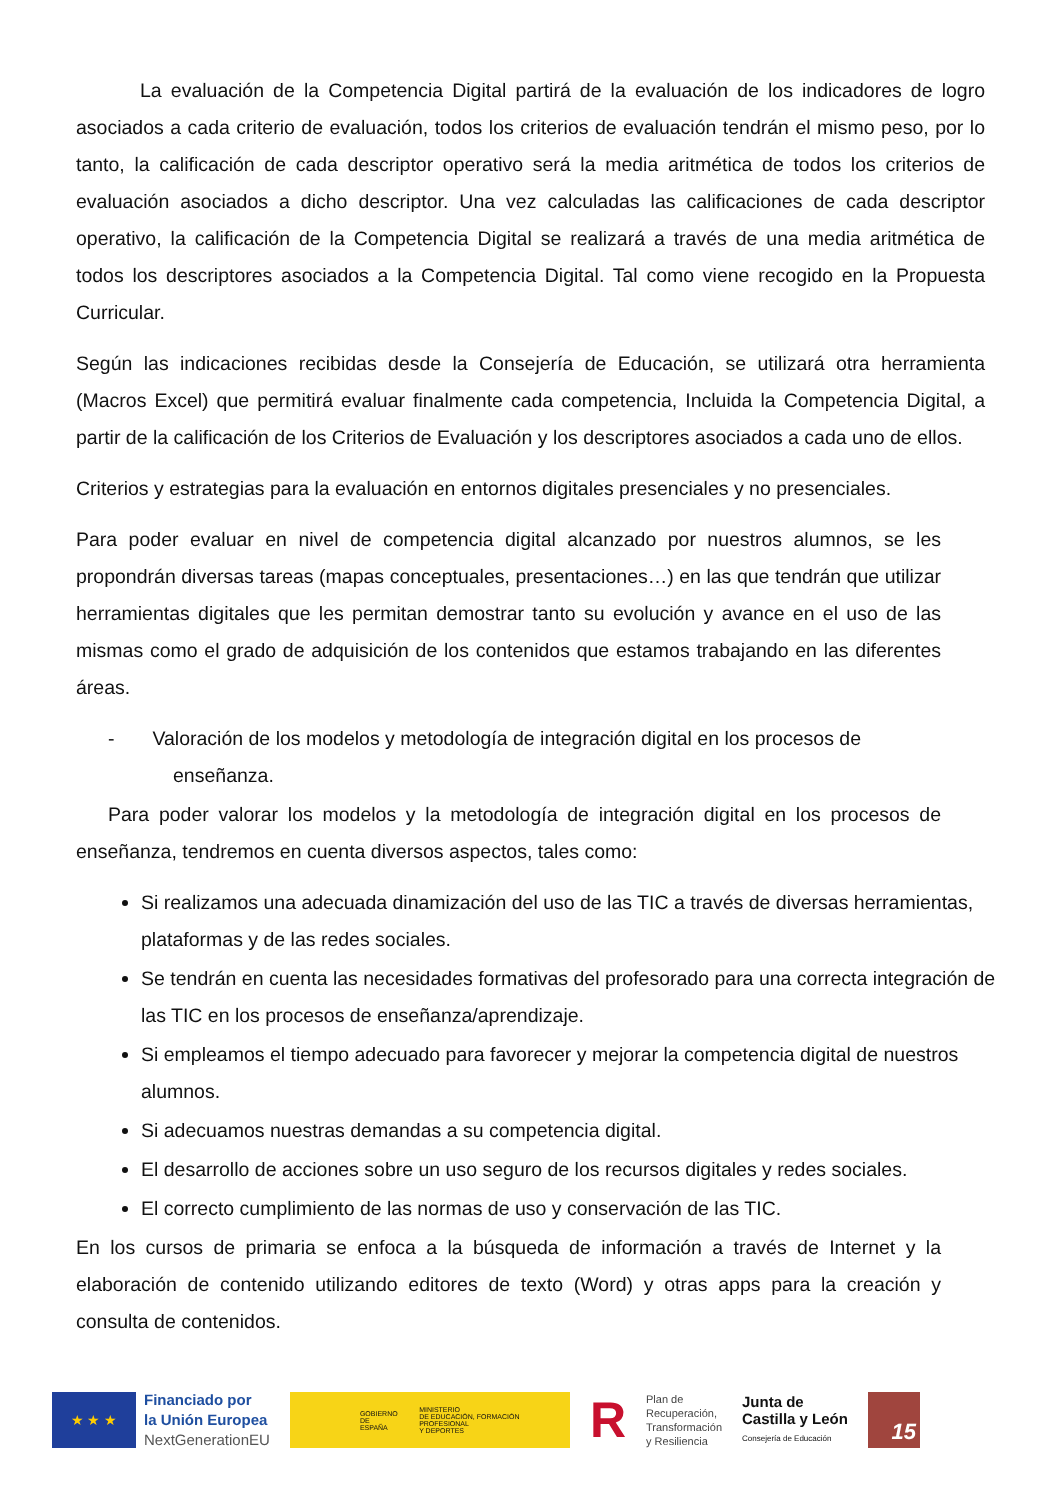La evaluación de la Competencia Digital partirá de la evaluación de los indicadores de logro asociados a cada criterio de evaluación, todos los criterios de evaluación tendrán el mismo peso, por lo tanto, la calificación de cada descriptor operativo será la media aritmética de todos los criterios de evaluación asociados a dicho descriptor. Una vez calculadas las calificaciones de cada descriptor operativo, la calificación de la Competencia Digital se realizará a través de una media aritmética de todos los descriptores asociados a la Competencia Digital. Tal como viene recogido en la Propuesta Curricular.
Según las indicaciones recibidas desde la Consejería de Educación, se utilizará otra herramienta (Macros Excel) que permitirá evaluar finalmente cada competencia, Incluida la Competencia Digital, a partir de la calificación de los Criterios de Evaluación y los descriptores asociados a cada uno de ellos.
Criterios y estrategias para la evaluación en entornos digitales presenciales y no presenciales.
Para poder evaluar en nivel de competencia digital alcanzado por nuestros alumnos, se les propondrán diversas tareas (mapas conceptuales, presentaciones…) en las que tendrán que utilizar herramientas digitales que les permitan demostrar tanto su evolución y avance en el uso de las mismas como el grado de adquisición de los contenidos que estamos trabajando en las diferentes áreas.
- Valoración de los modelos y metodología de integración digital en los procesos de
enseñanza.
Para poder valorar los modelos y la metodología de integración digital en los procesos de enseñanza, tendremos en cuenta diversos aspectos, tales como:
Si realizamos una adecuada dinamización del uso de las TIC a través de diversas herramientas, plataformas y de las redes sociales.
Se tendrán en cuenta las necesidades formativas del profesorado para una correcta integración de las TIC en los procesos de enseñanza/aprendizaje.
Si empleamos el tiempo adecuado para favorecer y mejorar la competencia digital de nuestros alumnos.
Si adecuamos nuestras demandas a su competencia digital.
El desarrollo de acciones sobre un uso seguro de los recursos digitales y redes sociales.
El correcto cumplimiento de las normas de uso y conservación de las TIC.
En los cursos de primaria se enfoca a la búsqueda de información a través de Internet y la elaboración de contenido utilizando editores de texto (Word) y otras apps para la creación y consulta de contenidos.
★ ★ ★
Financiado por
la Unión Europea
NextGenerationEU
GOBIERNO
DE ESPAÑA MINISTERIO
DE EDUCACIÓN, FORMACIÓN PROFESIONAL
Y DEPORTES
R
Plan de
Recuperación,
Transformación
y Resiliencia
Junta de
Castilla y León
Consejería de Educación
15